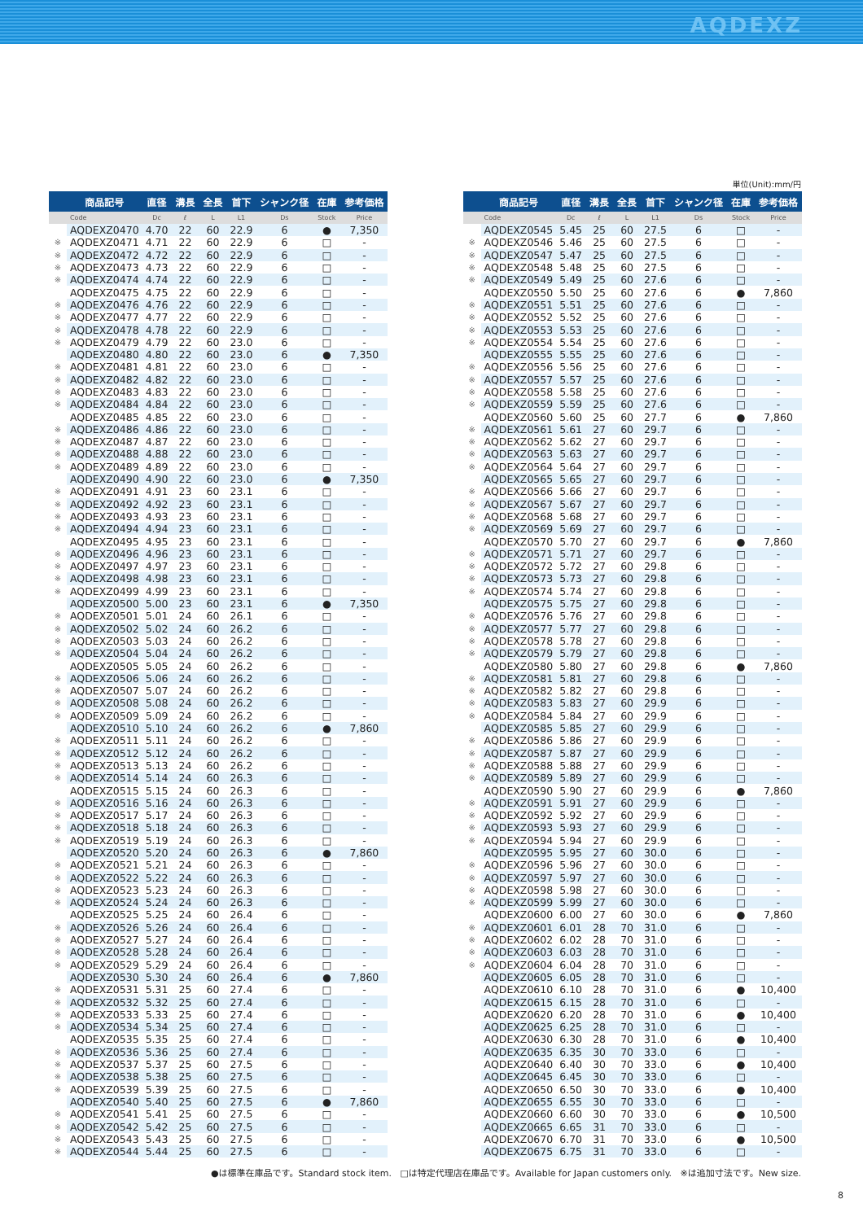AQDEXZ
単位(Unit):mm/円
| | 商品記号 | 直径 | 溝長 | 全長 | 首下 | シャンク径 | 在庫 | 参考価格 |
| --- | --- | --- | --- | --- | --- | --- | --- | --- |
| | Code | Dc | ℓ | L | L1 | Ds | Stock | Price |
| | AQDEXZ0470 | 4.70 | 22 | 60 | 22.9 | 6 | ● | 7,350 |
| ※ | AQDEXZ0471 | 4.71 | 22 | 60 | 22.9 | 6 | □ | - |
| ※ | AQDEXZ0472 | 4.72 | 22 | 60 | 22.9 | 6 | □ | - |
| ※ | AQDEXZ0473 | 4.73 | 22 | 60 | 22.9 | 6 | □ | - |
| ※ | AQDEXZ0474 | 4.74 | 22 | 60 | 22.9 | 6 | □ | - |
| | AQDEXZ0475 | 4.75 | 22 | 60 | 22.9 | 6 | □ | - |
| ※ | AQDEXZ0476 | 4.76 | 22 | 60 | 22.9 | 6 | □ | - |
| ※ | AQDEXZ0477 | 4.77 | 22 | 60 | 22.9 | 6 | □ | - |
| ※ | AQDEXZ0478 | 4.78 | 22 | 60 | 22.9 | 6 | □ | - |
| ※ | AQDEXZ0479 | 4.79 | 22 | 60 | 23.0 | 6 | □ | - |
| | AQDEXZ0480 | 4.80 | 22 | 60 | 23.0 | 6 | ● | 7,350 |
| ※ | AQDEXZ0481 | 4.81 | 22 | 60 | 23.0 | 6 | □ | - |
| ※ | AQDEXZ0482 | 4.82 | 22 | 60 | 23.0 | 6 | □ | - |
| ※ | AQDEXZ0483 | 4.83 | 22 | 60 | 23.0 | 6 | □ | - |
| ※ | AQDEXZ0484 | 4.84 | 22 | 60 | 23.0 | 6 | □ | - |
| | AQDEXZ0485 | 4.85 | 22 | 60 | 23.0 | 6 | □ | - |
| ※ | AQDEXZ0486 | 4.86 | 22 | 60 | 23.0 | 6 | □ | - |
| ※ | AQDEXZ0487 | 4.87 | 22 | 60 | 23.0 | 6 | □ | - |
| ※ | AQDEXZ0488 | 4.88 | 22 | 60 | 23.0 | 6 | □ | - |
| ※ | AQDEXZ0489 | 4.89 | 22 | 60 | 23.0 | 6 | □ | - |
| | AQDEXZ0490 | 4.90 | 22 | 60 | 23.0 | 6 | ● | 7,350 |
| ※ | AQDEXZ0491 | 4.91 | 23 | 60 | 23.1 | 6 | □ | - |
| ※ | AQDEXZ0492 | 4.92 | 23 | 60 | 23.1 | 6 | □ | - |
| ※ | AQDEXZ0493 | 4.93 | 23 | 60 | 23.1 | 6 | □ | - |
| ※ | AQDEXZ0494 | 4.94 | 23 | 60 | 23.1 | 6 | □ | - |
| | AQDEXZ0495 | 4.95 | 23 | 60 | 23.1 | 6 | □ | - |
| ※ | AQDEXZ0496 | 4.96 | 23 | 60 | 23.1 | 6 | □ | - |
| ※ | AQDEXZ0497 | 4.97 | 23 | 60 | 23.1 | 6 | □ | - |
| ※ | AQDEXZ0498 | 4.98 | 23 | 60 | 23.1 | 6 | □ | - |
| ※ | AQDEXZ0499 | 4.99 | 23 | 60 | 23.1 | 6 | □ | - |
| | AQDEXZ0500 | 5.00 | 23 | 60 | 23.1 | 6 | ● | 7,350 |
| ※ | AQDEXZ0501 | 5.01 | 24 | 60 | 26.1 | 6 | □ | - |
| ※ | AQDEXZ0502 | 5.02 | 24 | 60 | 26.2 | 6 | □ | - |
| ※ | AQDEXZ0503 | 5.03 | 24 | 60 | 26.2 | 6 | □ | - |
| ※ | AQDEXZ0504 | 5.04 | 24 | 60 | 26.2 | 6 | □ | - |
| | AQDEXZ0505 | 5.05 | 24 | 60 | 26.2 | 6 | □ | - |
| ※ | AQDEXZ0506 | 5.06 | 24 | 60 | 26.2 | 6 | □ | - |
| ※ | AQDEXZ0507 | 5.07 | 24 | 60 | 26.2 | 6 | □ | - |
| ※ | AQDEXZ0508 | 5.08 | 24 | 60 | 26.2 | 6 | □ | - |
| ※ | AQDEXZ0509 | 5.09 | 24 | 60 | 26.2 | 6 | □ | - |
| | AQDEXZ0510 | 5.10 | 24 | 60 | 26.2 | 6 | ● | 7,860 |
| ※ | AQDEXZ0511 | 5.11 | 24 | 60 | 26.2 | 6 | □ | - |
| ※ | AQDEXZ0512 | 5.12 | 24 | 60 | 26.2 | 6 | □ | - |
| ※ | AQDEXZ0513 | 5.13 | 24 | 60 | 26.2 | 6 | □ | - |
| ※ | AQDEXZ0514 | 5.14 | 24 | 60 | 26.3 | 6 | □ | - |
| | AQDEXZ0515 | 5.15 | 24 | 60 | 26.3 | 6 | □ | - |
| ※ | AQDEXZ0516 | 5.16 | 24 | 60 | 26.3 | 6 | □ | - |
| ※ | AQDEXZ0517 | 5.17 | 24 | 60 | 26.3 | 6 | □ | - |
| ※ | AQDEXZ0518 | 5.18 | 24 | 60 | 26.3 | 6 | □ | - |
| ※ | AQDEXZ0519 | 5.19 | 24 | 60 | 26.3 | 6 | □ | - |
| | AQDEXZ0520 | 5.20 | 24 | 60 | 26.3 | 6 | ● | 7,860 |
| ※ | AQDEXZ0521 | 5.21 | 24 | 60 | 26.3 | 6 | □ | - |
| ※ | AQDEXZ0522 | 5.22 | 24 | 60 | 26.3 | 6 | □ | - |
| ※ | AQDEXZ0523 | 5.23 | 24 | 60 | 26.3 | 6 | □ | - |
| ※ | AQDEXZ0524 | 5.24 | 24 | 60 | 26.3 | 6 | □ | - |
| | AQDEXZ0525 | 5.25 | 24 | 60 | 26.4 | 6 | □ | - |
| ※ | AQDEXZ0526 | 5.26 | 24 | 60 | 26.4 | 6 | □ | - |
| ※ | AQDEXZ0527 | 5.27 | 24 | 60 | 26.4 | 6 | □ | - |
| ※ | AQDEXZ0528 | 5.28 | 24 | 60 | 26.4 | 6 | □ | - |
| ※ | AQDEXZ0529 | 5.29 | 24 | 60 | 26.4 | 6 | □ | - |
| | AQDEXZ0530 | 5.30 | 24 | 60 | 26.4 | 6 | ● | 7,860 |
| ※ | AQDEXZ0531 | 5.31 | 25 | 60 | 27.4 | 6 | □ | - |
| ※ | AQDEXZ0532 | 5.32 | 25 | 60 | 27.4 | 6 | □ | - |
| ※ | AQDEXZ0533 | 5.33 | 25 | 60 | 27.4 | 6 | □ | - |
| ※ | AQDEXZ0534 | 5.34 | 25 | 60 | 27.4 | 6 | □ | - |
| | AQDEXZ0535 | 5.35 | 25 | 60 | 27.4 | 6 | □ | - |
| ※ | AQDEXZ0536 | 5.36 | 25 | 60 | 27.4 | 6 | □ | - |
| ※ | AQDEXZ0537 | 5.37 | 25 | 60 | 27.5 | 6 | □ | - |
| ※ | AQDEXZ0538 | 5.38 | 25 | 60 | 27.5 | 6 | □ | - |
| ※ | AQDEXZ0539 | 5.39 | 25 | 60 | 27.5 | 6 | □ | - |
| | AQDEXZ0540 | 5.40 | 25 | 60 | 27.5 | 6 | ● | 7,860 |
| ※ | AQDEXZ0541 | 5.41 | 25 | 60 | 27.5 | 6 | □ | - |
| ※ | AQDEXZ0542 | 5.42 | 25 | 60 | 27.5 | 6 | □ | - |
| ※ | AQDEXZ0543 | 5.43 | 25 | 60 | 27.5 | 6 | □ | - |
| ※ | AQDEXZ0544 | 5.44 | 25 | 60 | 27.5 | 6 | □ | - |
| | 商品記号 | 直径 | 溝長 | 全長 | 首下 | シャンク径 | 在庫 | 参考価格 |
| --- | --- | --- | --- | --- | --- | --- | --- | --- |
| | Code | Dc | ℓ | L | L1 | Ds | Stock | Price |
| | AQDEXZ0545 | 5.45 | 25 | 60 | 27.5 | 6 | □ | - |
| ※ | AQDEXZ0546 | 5.46 | 25 | 60 | 27.5 | 6 | □ | - |
| ※ | AQDEXZ0547 | 5.47 | 25 | 60 | 27.5 | 6 | □ | - |
| ※ | AQDEXZ0548 | 5.48 | 25 | 60 | 27.5 | 6 | □ | - |
| ※ | AQDEXZ0549 | 5.49 | 25 | 60 | 27.6 | 6 | □ | - |
| | AQDEXZ0550 | 5.50 | 25 | 60 | 27.6 | 6 | ● | 7,860 |
| ※ | AQDEXZ0551 | 5.51 | 25 | 60 | 27.6 | 6 | □ | - |
| ※ | AQDEXZ0552 | 5.52 | 25 | 60 | 27.6 | 6 | □ | - |
| ※ | AQDEXZ0553 | 5.53 | 25 | 60 | 27.6 | 6 | □ | - |
| ※ | AQDEXZ0554 | 5.54 | 25 | 60 | 27.6 | 6 | □ | - |
| | AQDEXZ0555 | 5.55 | 25 | 60 | 27.6 | 6 | □ | - |
| ※ | AQDEXZ0556 | 5.56 | 25 | 60 | 27.6 | 6 | □ | - |
| ※ | AQDEXZ0557 | 5.57 | 25 | 60 | 27.6 | 6 | □ | - |
| ※ | AQDEXZ0558 | 5.58 | 25 | 60 | 27.6 | 6 | □ | - |
| ※ | AQDEXZ0559 | 5.59 | 25 | 60 | 27.6 | 6 | □ | - |
| | AQDEXZ0560 | 5.60 | 25 | 60 | 27.7 | 6 | ● | 7,860 |
| ※ | AQDEXZ0561 | 5.61 | 27 | 60 | 29.7 | 6 | □ | - |
| ※ | AQDEXZ0562 | 5.62 | 27 | 60 | 29.7 | 6 | □ | - |
| ※ | AQDEXZ0563 | 5.63 | 27 | 60 | 29.7 | 6 | □ | - |
| ※ | AQDEXZ0564 | 5.64 | 27 | 60 | 29.7 | 6 | □ | - |
| | AQDEXZ0565 | 5.65 | 27 | 60 | 29.7 | 6 | □ | - |
| ※ | AQDEXZ0566 | 5.66 | 27 | 60 | 29.7 | 6 | □ | - |
| ※ | AQDEXZ0567 | 5.67 | 27 | 60 | 29.7 | 6 | □ | - |
| ※ | AQDEXZ0568 | 5.68 | 27 | 60 | 29.7 | 6 | □ | - |
| ※ | AQDEXZ0569 | 5.69 | 27 | 60 | 29.7 | 6 | □ | - |
| | AQDEXZ0570 | 5.70 | 27 | 60 | 29.7 | 6 | ● | 7,860 |
| ※ | AQDEXZ0571 | 5.71 | 27 | 60 | 29.7 | 6 | □ | - |
| ※ | AQDEXZ0572 | 5.72 | 27 | 60 | 29.8 | 6 | □ | - |
| ※ | AQDEXZ0573 | 5.73 | 27 | 60 | 29.8 | 6 | □ | - |
| ※ | AQDEXZ0574 | 5.74 | 27 | 60 | 29.8 | 6 | □ | - |
| | AQDEXZ0575 | 5.75 | 27 | 60 | 29.8 | 6 | □ | - |
| ※ | AQDEXZ0576 | 5.76 | 27 | 60 | 29.8 | 6 | □ | - |
| ※ | AQDEXZ0577 | 5.77 | 27 | 60 | 29.8 | 6 | □ | - |
| ※ | AQDEXZ0578 | 5.78 | 27 | 60 | 29.8 | 6 | □ | - |
| ※ | AQDEXZ0579 | 5.79 | 27 | 60 | 29.8 | 6 | □ | - |
| | AQDEXZ0580 | 5.80 | 27 | 60 | 29.8 | 6 | ● | 7,860 |
| ※ | AQDEXZ0581 | 5.81 | 27 | 60 | 29.8 | 6 | □ | - |
| ※ | AQDEXZ0582 | 5.82 | 27 | 60 | 29.8 | 6 | □ | - |
| ※ | AQDEXZ0583 | 5.83 | 27 | 60 | 29.9 | 6 | □ | - |
| ※ | AQDEXZ0584 | 5.84 | 27 | 60 | 29.9 | 6 | □ | - |
| | AQDEXZ0585 | 5.85 | 27 | 60 | 29.9 | 6 | □ | - |
| ※ | AQDEXZ0586 | 5.86 | 27 | 60 | 29.9 | 6 | □ | - |
| ※ | AQDEXZ0587 | 5.87 | 27 | 60 | 29.9 | 6 | □ | - |
| ※ | AQDEXZ0588 | 5.88 | 27 | 60 | 29.9 | 6 | □ | - |
| ※ | AQDEXZ0589 | 5.89 | 27 | 60 | 29.9 | 6 | □ | - |
| | AQDEXZ0590 | 5.90 | 27 | 60 | 29.9 | 6 | ● | 7,860 |
| ※ | AQDEXZ0591 | 5.91 | 27 | 60 | 29.9 | 6 | □ | - |
| ※ | AQDEXZ0592 | 5.92 | 27 | 60 | 29.9 | 6 | □ | - |
| ※ | AQDEXZ0593 | 5.93 | 27 | 60 | 29.9 | 6 | □ | - |
| ※ | AQDEXZ0594 | 5.94 | 27 | 60 | 29.9 | 6 | □ | - |
| | AQDEXZ0595 | 5.95 | 27 | 60 | 30.0 | 6 | □ | - |
| ※ | AQDEXZ0596 | 5.96 | 27 | 60 | 30.0 | 6 | □ | - |
| ※ | AQDEXZ0597 | 5.97 | 27 | 60 | 30.0 | 6 | □ | - |
| ※ | AQDEXZ0598 | 5.98 | 27 | 60 | 30.0 | 6 | □ | - |
| ※ | AQDEXZ0599 | 5.99 | 27 | 60 | 30.0 | 6 | □ | - |
| | AQDEXZ0600 | 6.00 | 27 | 60 | 30.0 | 6 | ● | 7,860 |
| ※ | AQDEXZ0601 | 6.01 | 28 | 70 | 31.0 | 6 | □ | - |
| ※ | AQDEXZ0602 | 6.02 | 28 | 70 | 31.0 | 6 | □ | - |
| ※ | AQDEXZ0603 | 6.03 | 28 | 70 | 31.0 | 6 | □ | - |
| ※ | AQDEXZ0604 | 6.04 | 28 | 70 | 31.0 | 6 | □ | - |
| | AQDEXZ0605 | 6.05 | 28 | 70 | 31.0 | 6 | □ | - |
| | AQDEXZ0610 | 6.10 | 28 | 70 | 31.0 | 6 | ● | 10,400 |
| | AQDEXZ0615 | 6.15 | 28 | 70 | 31.0 | 6 | □ | - |
| | AQDEXZ0620 | 6.20 | 28 | 70 | 31.0 | 6 | ● | 10,400 |
| | AQDEXZ0625 | 6.25 | 28 | 70 | 31.0 | 6 | □ | - |
| | AQDEXZ0630 | 6.30 | 28 | 70 | 31.0 | 6 | ● | 10,400 |
| | AQDEXZ0635 | 6.35 | 30 | 70 | 33.0 | 6 | □ | - |
| | AQDEXZ0640 | 6.40 | 30 | 70 | 33.0 | 6 | ● | 10,400 |
| | AQDEXZ0645 | 6.45 | 30 | 70 | 33.0 | 6 | □ | - |
| | AQDEXZ0650 | 6.50 | 30 | 70 | 33.0 | 6 | ● | 10,400 |
| | AQDEXZ0655 | 6.55 | 30 | 70 | 33.0 | 6 | □ | - |
| | AQDEXZ0660 | 6.60 | 30 | 70 | 33.0 | 6 | ● | 10,500 |
| | AQDEXZ0665 | 6.65 | 31 | 70 | 33.0 | 6 | □ | - |
| | AQDEXZ0670 | 6.70 | 31 | 70 | 33.0 | 6 | ● | 10,500 |
| | AQDEXZ0675 | 6.75 | 31 | 70 | 33.0 | 6 | □ | - |
●は標準在庫品です。Standard stock item. □は特定代理店在庫品です。Available for Japan customers only. ※は追加寸法です。New size.
8